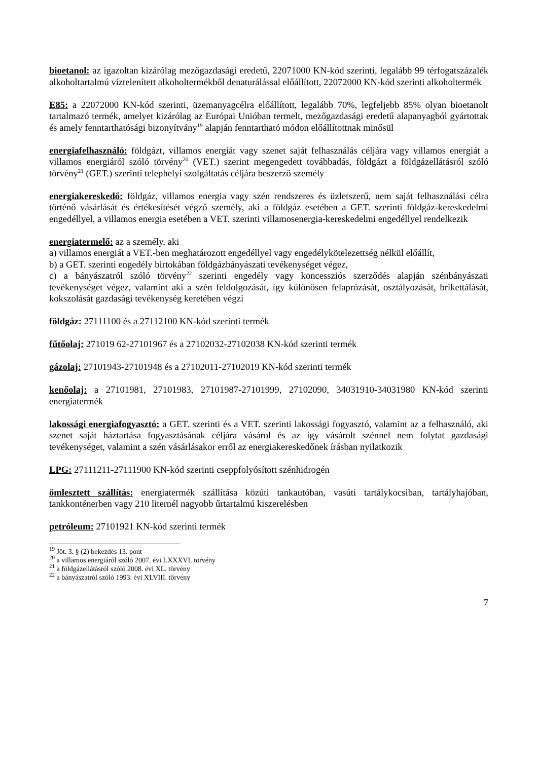bioetanol: az igazoltan kizárólag mezőgazdasági eredetű, 22071000 KN-kód szerinti, legalább 99 térfogatszázalék alkoholtartalmú víztelenített alkoholtermékből denaturálással előállított, 22072000 KN-kód szerinti alkoholtermék
E85: a 22072000 KN-kód szerinti, üzemanyagcélra előállított, legalább 70%, legfeljebb 85% olyan bioetanolt tartalmazó termék, amelyet kizárólag az Európai Unióban termelt, mezőgazdasági eredetű alapanyagból gyártottak és amely fenntarthatósági bizonyítvány<sup>19</sup> alapján fenntartható módon előállítottnak minősül
energiafelhasználó: földgázt, villamos energiát vagy szenet saját felhasználás céljára vagy villamos energiát a villamos energiáról szóló törvény<sup>20</sup> (VET.) szerint megengedett továbbadás, földgázt a földgázellátásról szóló törvény<sup>21</sup> (GET.) szerinti telephelyi szolgáltatás céljára beszerző személy
energiakereskedő: földgáz, villamos energia vagy szén rendszeres és üzletszerű, nem saját felhasználási célra történő vásárlását és értékesítését végző személy, aki a földgáz esetében a GET. szerinti földgáz-kereskedelmi engedéllyel, a villamos energia esetében a VET. szerinti villamosenergia-kereskedelmi engedéllyel rendelkezik
energiatermelő: az a személy, aki
a) villamos energiát a VET.-ben meghatározott engedéllyel vagy engedélykötelezettség nélkül előállít,
b) a GET. szerinti engedély birtokában földgázbányászati tevékenységet végez,
c) a bányászatról szóló törvény<sup>22</sup> szerinti engedély vagy koncessziós szerződés alapján szénbányászati tevékenységet végez, valamint aki a szén feldolgozását, így különösen felaprózását, osztályozását, brikettálását, kokszolását gazdasági tevékenység keretében végzi
földgáz: 27111100 és a 27112100 KN-kód szerinti termék
fűtőolaj: 271019 62-27101967 és a 27102032-27102038 KN-kód szerinti termék
gázolaj: 27101943-27101948 és a 27102011-27102019 KN-kód szerinti termék
kenőolaj: a 27101981, 27101983, 27101987-27101999, 27102090, 34031910-34031980 KN-kód szerinti energiatermék
lakossági energiafogyasztó: a GET. szerinti és a VET. szerinti lakossági fogyasztó, valamint az a felhasználó, aki szenet saját háztartása fogyasztásának céljára vásárol és az így vásárolt szénnel nem folytat gazdasági tevékenységet, valamint a szén vásárlásakor erről az energiakereskedőnek írásban nyilatkozik
LPG: 27111211-27111900 KN-kód szerinti cseppfolyósított szénhidrogén
ömlesztett szállítás: energiatermék szállítása közúti tankautóban, vasúti tartálykocsiban, tartályhajóban, tankkonténerben vagy 210 liternél nagyobb űrtartalmú kiszerelésben
petróleum: 27101921 KN-kód szerinti termék
<sup>19</sup> Jöt. 3. § (2) bekezdés 13. pont
<sup>20</sup> a villamos energiáról szóló 2007. évi LXXXVI. törvény
<sup>21</sup> a földgázellátásról szóló 2008. évi XL. törvény
<sup>22</sup> a bányászatról szóló 1993. évi XLVIII. törvény
7